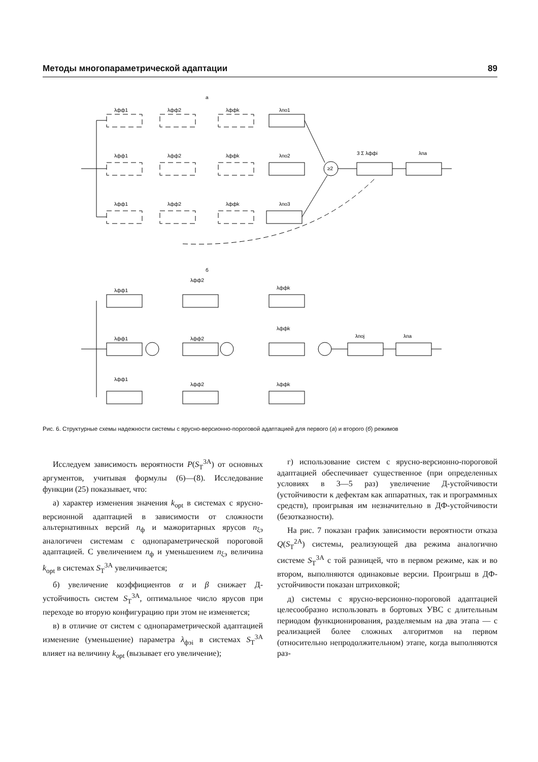Методы многопараметрической адаптации 89
а
λфф1
λфф2
λффk
λпо1
λфф1
λфф2
λффk
λпо2
λфф1
λфф2
λффk
λпо3
3 Σ λффi
λпа
≥2
б
λфф1
λфф1
λфф1
λфф2
λфф2
λфф2
λффk
λффk
λффk
λпоj
λпа
Рис. 6. Структурные схемы надежности системы с ярусно-версионно-пороговой адаптацией для первого (а) и второго (б) режимов
Исследуем зависимость вероятности P(S<sub>Т</sub><sup>3А</sup>) от основных аргументов, учитывая формулы (6)—(8). Исследование функции (25) показывает, что:
а) характер изменения значения k<sub>opt</sub> в системах с ярусно-версионной адаптацией в зависимости от сложности альтернативных версий n<sub>ф</sub> и мажоритарных ярусов n<sub>ξэ</sub> аналогичен системам с однопараметрической пороговой адаптацией. С увеличением n<sub>ф</sub> и уменьшением n<sub>ξэ</sub> величина k<sub>opt</sub> в системах S<sub>Т</sub><sup>3А</sup> увеличивается;
б) увеличение коэффициентов α и β снижает Д-устойчивость систем S<sub>Т</sub><sup>3А</sup>, оптимальное число ярусов при переходе во вторую конфигурацию при этом не изменяется;
в) в отличие от систем с однопараметрической адаптацией изменение (уменьшение) параметра λ<sub>фэi</sub> в системах S<sub>Т</sub><sup>3А</sup> влияет на величину k<sub>opt</sub> (вызывает его увеличение);
г) использование систем с ярусно-версионно-пороговой адаптацией обеспечивает существенное (при определенных условиях в 3—5 раз) увеличение Д-устойчивости (устойчивости к дефектам как аппаратных, так и программных средств), проигрывая им незначительно в ДФ-устойчивости (безотказности).
На рис. 7 показан график зависимости вероятности отказа Q(S<sub>Т</sub><sup>2А</sup>) системы, реализующей два режима аналогично системе S<sub>Т</sub><sup>3А</sup> с той разницей, что в первом режиме, как и во втором, выполняются одинаковые версии. Проигрыш в ДФ-устойчивости показан штриховкой;
д) системы с ярусно-версионно-пороговой адаптацией целесообразно использовать в бортовых УВС с длительным периодом функционирования, разделяемым на два этапа — с реализацией более сложных алгоритмов на первом (относительно непродолжительном) этапе, когда выполняются раз-